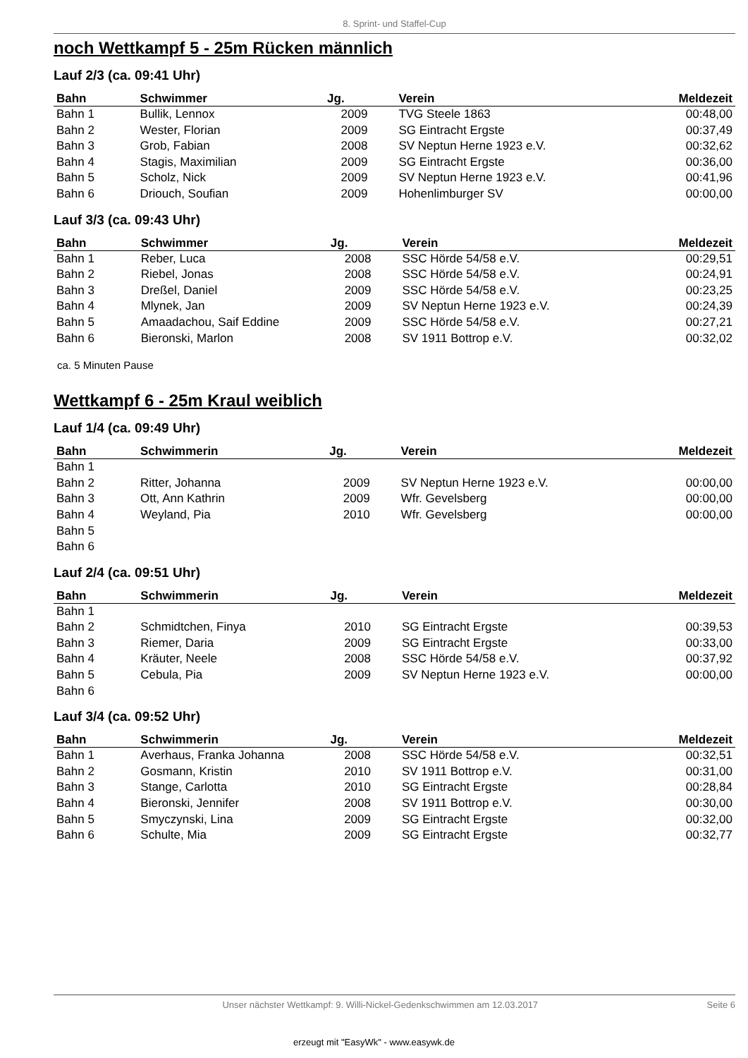8. Sprint- und Staffel-Cup
noch Wettkampf 5 - 25m Rücken männlich
Lauf 2/3 (ca. 09:41 Uhr)
| Bahn | Schwimmer | Jg. | Verein | Meldezeit |
| --- | --- | --- | --- | --- |
| Bahn 1 | Bullik, Lennox | 2009 | TVG Steele 1863 | 00:48,00 |
| Bahn 2 | Wester, Florian | 2009 | SG Eintracht Ergste | 00:37,49 |
| Bahn 3 | Grob, Fabian | 2008 | SV Neptun Herne 1923 e.V. | 00:32,62 |
| Bahn 4 | Stagis, Maximilian | 2009 | SG Eintracht Ergste | 00:36,00 |
| Bahn 5 | Scholz, Nick | 2009 | SV Neptun Herne 1923 e.V. | 00:41,96 |
| Bahn 6 | Driouch, Soufian | 2009 | Hohenlimburger SV | 00:00,00 |
Lauf 3/3 (ca. 09:43 Uhr)
| Bahn | Schwimmer | Jg. | Verein | Meldezeit |
| --- | --- | --- | --- | --- |
| Bahn 1 | Reber, Luca | 2008 | SSC Hörde 54/58 e.V. | 00:29,51 |
| Bahn 2 | Riebel, Jonas | 2008 | SSC Hörde 54/58 e.V. | 00:24,91 |
| Bahn 3 | Dreßel, Daniel | 2009 | SSC Hörde 54/58 e.V. | 00:23,25 |
| Bahn 4 | Mlynek, Jan | 2009 | SV Neptun Herne 1923 e.V. | 00:24,39 |
| Bahn 5 | Amaadachou, Saif Eddine | 2009 | SSC Hörde 54/58 e.V. | 00:27,21 |
| Bahn 6 | Bieronski, Marlon | 2008 | SV 1911 Bottrop e.V. | 00:32,02 |
ca. 5 Minuten Pause
Wettkampf 6 - 25m Kraul weiblich
Lauf 1/4 (ca. 09:49 Uhr)
| Bahn | Schwimmerin | Jg. | Verein | Meldezeit |
| --- | --- | --- | --- | --- |
| Bahn 1 | | | | |
| Bahn 2 | Ritter, Johanna | 2009 | SV Neptun Herne 1923 e.V. | 00:00,00 |
| Bahn 3 | Ott, Ann Kathrin | 2009 | Wfr. Gevelsberg | 00:00,00 |
| Bahn 4 | Weyland, Pia | 2010 | Wfr. Gevelsberg | 00:00,00 |
| Bahn 5 | | | | |
| Bahn 6 | | | | |
Lauf 2/4 (ca. 09:51 Uhr)
| Bahn | Schwimmerin | Jg. | Verein | Meldezeit |
| --- | --- | --- | --- | --- |
| Bahn 1 | | | | |
| Bahn 2 | Schmidtchen, Finya | 2010 | SG Eintracht Ergste | 00:39,53 |
| Bahn 3 | Riemer, Daria | 2009 | SG Eintracht Ergste | 00:33,00 |
| Bahn 4 | Kräuter, Neele | 2008 | SSC Hörde 54/58 e.V. | 00:37,92 |
| Bahn 5 | Cebula, Pia | 2009 | SV Neptun Herne 1923 e.V. | 00:00,00 |
| Bahn 6 | | | | |
Lauf 3/4 (ca. 09:52 Uhr)
| Bahn | Schwimmerin | Jg. | Verein | Meldezeit |
| --- | --- | --- | --- | --- |
| Bahn 1 | Averhaus, Franka Johanna | 2008 | SSC Hörde 54/58 e.V. | 00:32,51 |
| Bahn 2 | Gosmann, Kristin | 2010 | SV 1911 Bottrop e.V. | 00:31,00 |
| Bahn 3 | Stange, Carlotta | 2010 | SG Eintracht Ergste | 00:28,84 |
| Bahn 4 | Bieronski, Jennifer | 2008 | SV 1911 Bottrop e.V. | 00:30,00 |
| Bahn 5 | Smyczynski, Lina | 2009 | SG Eintracht Ergste | 00:32,00 |
| Bahn 6 | Schulte, Mia | 2009 | SG Eintracht Ergste | 00:32,77 |
Unser nächster Wettkampf: 9. Willi-Nickel-Gedenkschwimmen am 12.03.2017 Seite 6
erzeugt mit "EasyWk" - www.easywk.de